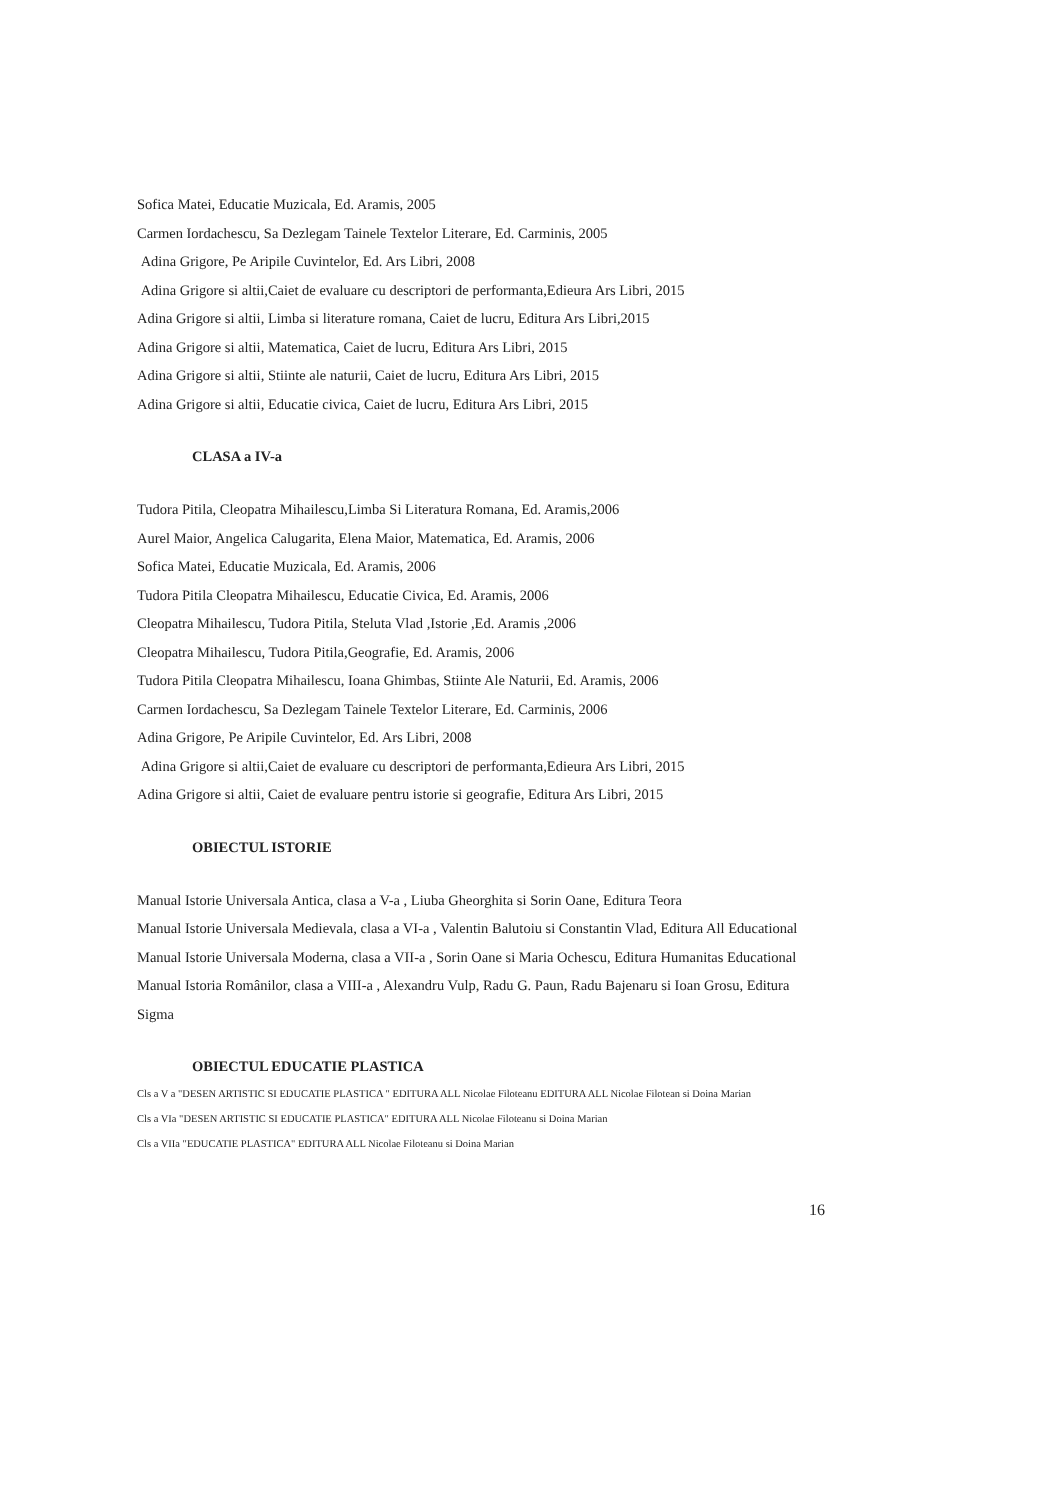Sofica Matei, Educatie Muzicala, Ed. Aramis, 2005
Carmen Iordachescu, Sa Dezlegam Tainele Textelor Literare, Ed. Carminis, 2005
Adina Grigore, Pe Aripile Cuvintelor, Ed. Ars Libri, 2008
Adina Grigore si altii,Caiet de evaluare cu descriptori de performanta,Edieura Ars Libri, 2015
Adina Grigore si altii, Limba si literature romana, Caiet de lucru, Editura Ars Libri,2015
Adina Grigore si altii, Matematica, Caiet de lucru, Editura Ars Libri, 2015
Adina Grigore si altii, Stiinte ale naturii, Caiet de lucru, Editura Ars Libri, 2015
Adina Grigore si altii, Educatie civica, Caiet de lucru, Editura Ars Libri, 2015
CLASA a IV-a
Tudora Pitila, Cleopatra Mihailescu,Limba Si Literatura Romana, Ed. Aramis,2006
Aurel Maior, Angelica Calugarita, Elena Maior, Matematica, Ed. Aramis, 2006
Sofica Matei, Educatie Muzicala, Ed. Aramis, 2006
Tudora Pitila Cleopatra Mihailescu, Educatie Civica, Ed. Aramis, 2006
Cleopatra Mihailescu, Tudora Pitila, Steluta Vlad ,Istorie ,Ed. Aramis ,2006
Cleopatra Mihailescu, Tudora Pitila,Geografie, Ed. Aramis, 2006
Tudora Pitila Cleopatra Mihailescu, Ioana Ghimbas, Stiinte Ale Naturii, Ed. Aramis, 2006
Carmen Iordachescu, Sa Dezlegam Tainele Textelor Literare, Ed. Carminis, 2006
Adina Grigore, Pe Aripile Cuvintelor, Ed. Ars Libri, 2008
Adina Grigore si altii,Caiet de evaluare cu descriptori de performanta,Edieura Ars Libri, 2015
Adina Grigore si altii, Caiet de evaluare pentru istorie si geografie, Editura Ars Libri, 2015
OBIECTUL ISTORIE
Manual Istorie Universala Antica, clasa a V-a , Liuba Gheorghita si Sorin Oane, Editura Teora
Manual Istorie Universala Medievala, clasa a VI-a , Valentin Balutoiu si Constantin Vlad, Editura All Educational
Manual Istorie Universala Moderna, clasa a VII-a , Sorin Oane si Maria Ochescu, Editura Humanitas Educational
Manual Istoria Românilor, clasa a VIII-a , Alexandru Vulp, Radu G. Paun, Radu Bajenaru si Ioan Grosu, Editura Sigma
OBIECTUL EDUCATIE PLASTICA
Cls a V a "DESEN ARTISTIC SI EDUCATIE PLASTICA " EDITURA ALL Nicolae Filoteanu EDITURA ALL Nicolae Filotean si Doina Marian
Cls a VIa "DESEN ARTISTIC SI EDUCATIE PLASTICA" EDITURA ALL Nicolae Filoteanu si Doina Marian
Cls a VIIa "EDUCATIE PLASTICA" EDITURA ALL Nicolae Filoteanu si Doina Marian
16